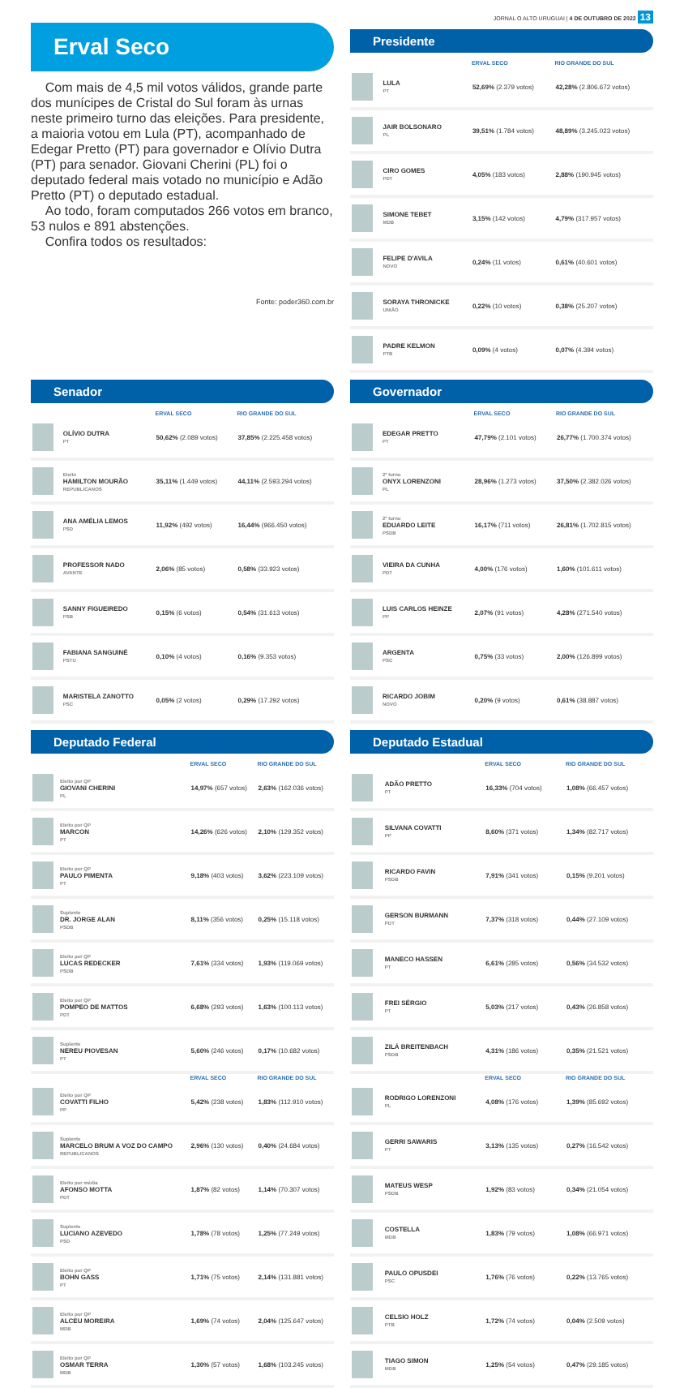JORNAL O ALTO URUGUAI | 4 DE OUTUBRO DE 2022 13
Erval Seco
Com mais de 4,5 mil votos válidos, grande parte dos munícipes de Cristal do Sul foram às urnas neste primeiro turno das eleições. Para presidente, a maioria votou em Lula (PT), acompanhado de Edegar Pretto (PT) para governador e Olívio Dutra (PT) para senador. Giovani Cherini (PL) foi o deputado federal mais votado no município e Adão Pretto (PT) o deputado estadual.
Ao todo, foram computados 266 votos em branco, 53 nulos e 891 abstenções.
Confira todos os resultados:
Fonte: poder360.com.br
Presidente
| | | ERVAL SECO | RIO GRANDE DO SUL |
| --- | --- | --- | --- |
| | LULA PT | 52,69% (2.379 votos) | 42,28% (2.806.672 votos) |
| | JAIR BOLSONARO PL | 39,51% (1.784 votos) | 48,89% (3.245.023 votos) |
| | CIRO GOMES PDT | 4,05% (183 votos) | 2,88% (190.945 votos) |
| | SIMONE TEBET MDB | 3,15% (142 votos) | 4,79% (317.957 votos) |
| | FELIPE D'AVILA NOVO | 0,24% (11 votos) | 0,61% (40.601 votos) |
| | SORAYA THRONICKE UNIÃO | 0,22% (10 votos) | 0,38% (25.207 votos) |
| | PADRE KELMON PTB | 0,09% (4 votos) | 0,07% (4.394 votos) |
Senador
| | | ERVAL SECO | RIO GRANDE DO SUL |
| --- | --- | --- | --- |
| | OLÍVIO DUTRA PT | 50,62% (2.089 votos) | 37,85% (2.225.458 votos) |
| | Eleito HAMILTON MOURÃO REPUBLICANOS | 35,11% (1.449 votos) | 44,11% (2.593.294 votos) |
| | ANA AMÉLIA LEMOS PSD | 11,92% (492 votos) | 16,44% (966.450 votos) |
| | PROFESSOR NADO AVANTE | 2,06% (85 votos) | 0,58% (33.923 votos) |
| | SANNY FIGUEIREDO PSB | 0,15% (6 votos) | 0,54% (31.613 votos) |
| | FABIANA SANGUINÉ PSTU | 0,10% (4 votos) | 0,16% (9.353 votos) |
| | MARISTELA ZANOTTO PSC | 0,05% (2 votos) | 0,29% (17.292 votos) |
Governador
| | | ERVAL SECO | RIO GRANDE DO SUL |
| --- | --- | --- | --- |
| | EDEGAR PRETTO PT | 47,79% (2.101 votos) | 26,77% (1.700.374 votos) |
| | 2º turno ONYX LORENZONI PL | 28,96% (1.273 votos) | 37,50% (2.382.026 votos) |
| | 2º turno EDUARDO LEITE PSDB | 16,17% (711 votos) | 26,81% (1.702.815 votos) |
| | VIEIRA DA CUNHA PDT | 4,00% (176 votos) | 1,60% (101.611 votos) |
| | LUIS CARLOS HEINZE PP | 2,07% (91 votos) | 4,28% (271.540 votos) |
| | ARGENTA PSC | 0,75% (33 votos) | 2,00% (126.899 votos) |
| | RICARDO JOBIM NOVO | 0,20% (9 votos) | 0,61% (38.887 votos) |
Deputado Federal
| | | ERVAL SECO | RIO GRANDE DO SUL |
| --- | --- | --- | --- |
| | Eleito por QP GIOVANI CHERINI PL | 14,97% (657 votos) | 2,63% (162.036 votos) |
| | Eleito por QP MARCON PT | 14,26% (626 votos) | 2,10% (129.352 votos) |
| | Eleito por QP PAULO PIMENTA PT | 9,18% (403 votos) | 3,62% (223.109 votos) |
| | Suplente DR. JORGE ALAN PSDB | 8,11% (356 votos) | 0,25% (15.118 votos) |
| | Eleito por QP LUCAS REDECKER PSDB | 7,61% (334 votos) | 1,93% (119.069 votos) |
| | Eleito por QP POMPEO DE MATTOS PDT | 6,68% (293 votos) | 1,63% (100.113 votos) |
| | Suplente NEREU PIOVESAN PT | 5,60% (246 votos) | 0,17% (10.682 votos) |
| | | ERVAL SECO | RIO GRANDE DO SUL |
| | Eleito por QP COVATTI FILHO PP | 5,42% (238 votos) | 1,83% (112.910 votos) |
| | Suplente MARCELO BRUM A VOZ DO CAMPO REPUBLICANOS | 2,96% (130 votos) | 0,40% (24.684 votos) |
| | Eleito por média AFONSO MOTTA PDT | 1,87% (82 votos) | 1,14% (70.307 votos) |
| | Suplente LUCIANO AZEVEDO PSD | 1,78% (78 votos) | 1,25% (77.249 votos) |
| | Eleito por QP BOHN GASS PT | 1,71% (75 votos) | 2,14% (131.881 votos) |
| | Eleito por QP ALCEU MOREIRA MDB | 1,69% (74 votos) | 2,04% (125.647 votos) |
| | Eleito por QP OSMAR TERRA MDB | 1,30% (57 votos) | 1,68% (103.245 votos) |
Deputado Estadual
| | | ERVAL SECO | RIO GRANDE DO SUL |
| --- | --- | --- | --- |
| | ADÃO PRETTO PT | 16,33% (704 votos) | 1,08% (66.457 votos) |
| | SILVANA COVATTI PP | 8,60% (371 votos) | 1,34% (82.717 votos) |
| | RICARDO FAVIN PSDB | 7,91% (341 votos) | 0,15% (9.201 votos) |
| | GERSON BURMANN PDT | 7,37% (318 votos) | 0,44% (27.109 votos) |
| | MANECO HASSEN PT | 6,61% (285 votos) | 0,56% (34.532 votos) |
| | FREI SÉRGIO PT | 5,03% (217 votos) | 0,43% (26.858 votos) |
| | ZILÁ BREITENBACH PSDB | 4,31% (186 votos) | 0,35% (21.521 votos) |
| | | ERVAL SECO | RIO GRANDE DO SUL |
| | RODRIGO LORENZONI PL | 4,08% (176 votos) | 1,39% (85.692 votos) |
| | GERRI SAWARIS PT | 3,13% (135 votos) | 0,27% (16.542 votos) |
| | MATEUS WESP PSDB | 1,92% (83 votos) | 0,34% (21.054 votos) |
| | COSTELLA MDB | 1,83% (79 votos) | 1,08% (66.971 votos) |
| | PAULO OPUSDEI PSC | 1,76% (76 votos) | 0,22% (13.765 votos) |
| | CELSIO HOLZ PTB | 1,72% (74 votos) | 0,04% (2.509 votos) |
| | TIAGO SIMON MDB | 1,25% (54 votos) | 0,47% (29.185 votos) |